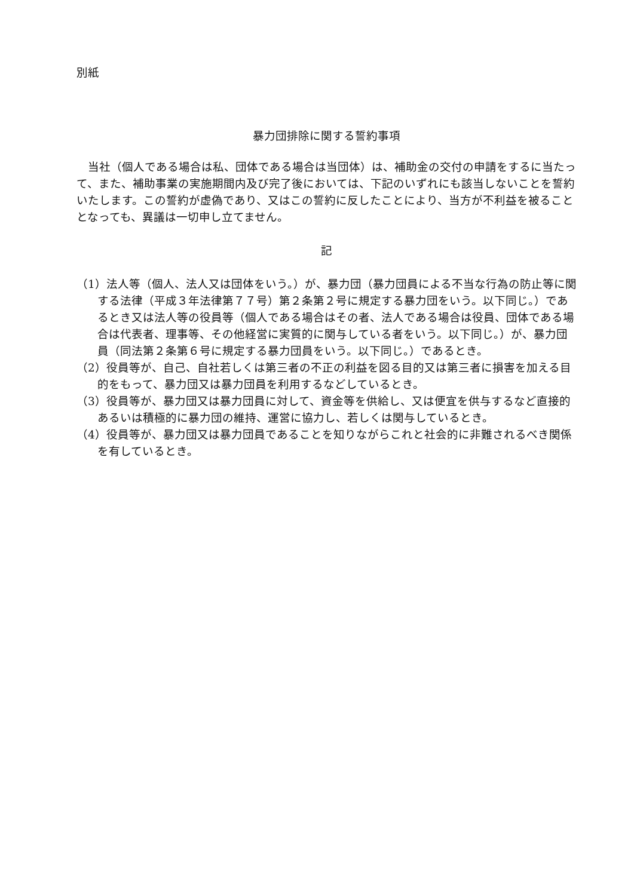別紙
暴力団排除に関する誓約事項
当社（個人である場合は私、団体である場合は当団体）は、補助金の交付の申請をするに当たって、また、補助事業の実施期間内及び完了後においては、下記のいずれにも該当しないことを誓約いたします。この誓約が虚偽であり、又はこの誓約に反したことにより、当方が不利益を被ることとなっても、異議は一切申し立てません。
記
（1）法人等（個人、法人又は団体をいう。）が、暴力団（暴力団員による不当な行為の防止等に関する法律（平成３年法律第７７号）第２条第２号に規定する暴力団をいう。以下同じ。）であるとき又は法人等の役員等（個人である場合はその者、法人である場合は役員、団体である場合は代表者、理事等、その他経営に実質的に関与している者をいう。以下同じ。）が、暴力団員（同法第２条第６号に規定する暴力団員をいう。以下同じ。）であるとき。
（2）役員等が、自己、自社若しくは第三者の不正の利益を図る目的又は第三者に損害を加える目的をもって、暴力団又は暴力団員を利用するなどしているとき。
（3）役員等が、暴力団又は暴力団員に対して、資金等を供給し、又は便宜を供与するなど直接的あるいは積極的に暴力団の維持、運営に協力し、若しくは関与しているとき。
（4）役員等が、暴力団又は暴力団員であることを知りながらこれと社会的に非難されるべき関係を有しているとき。